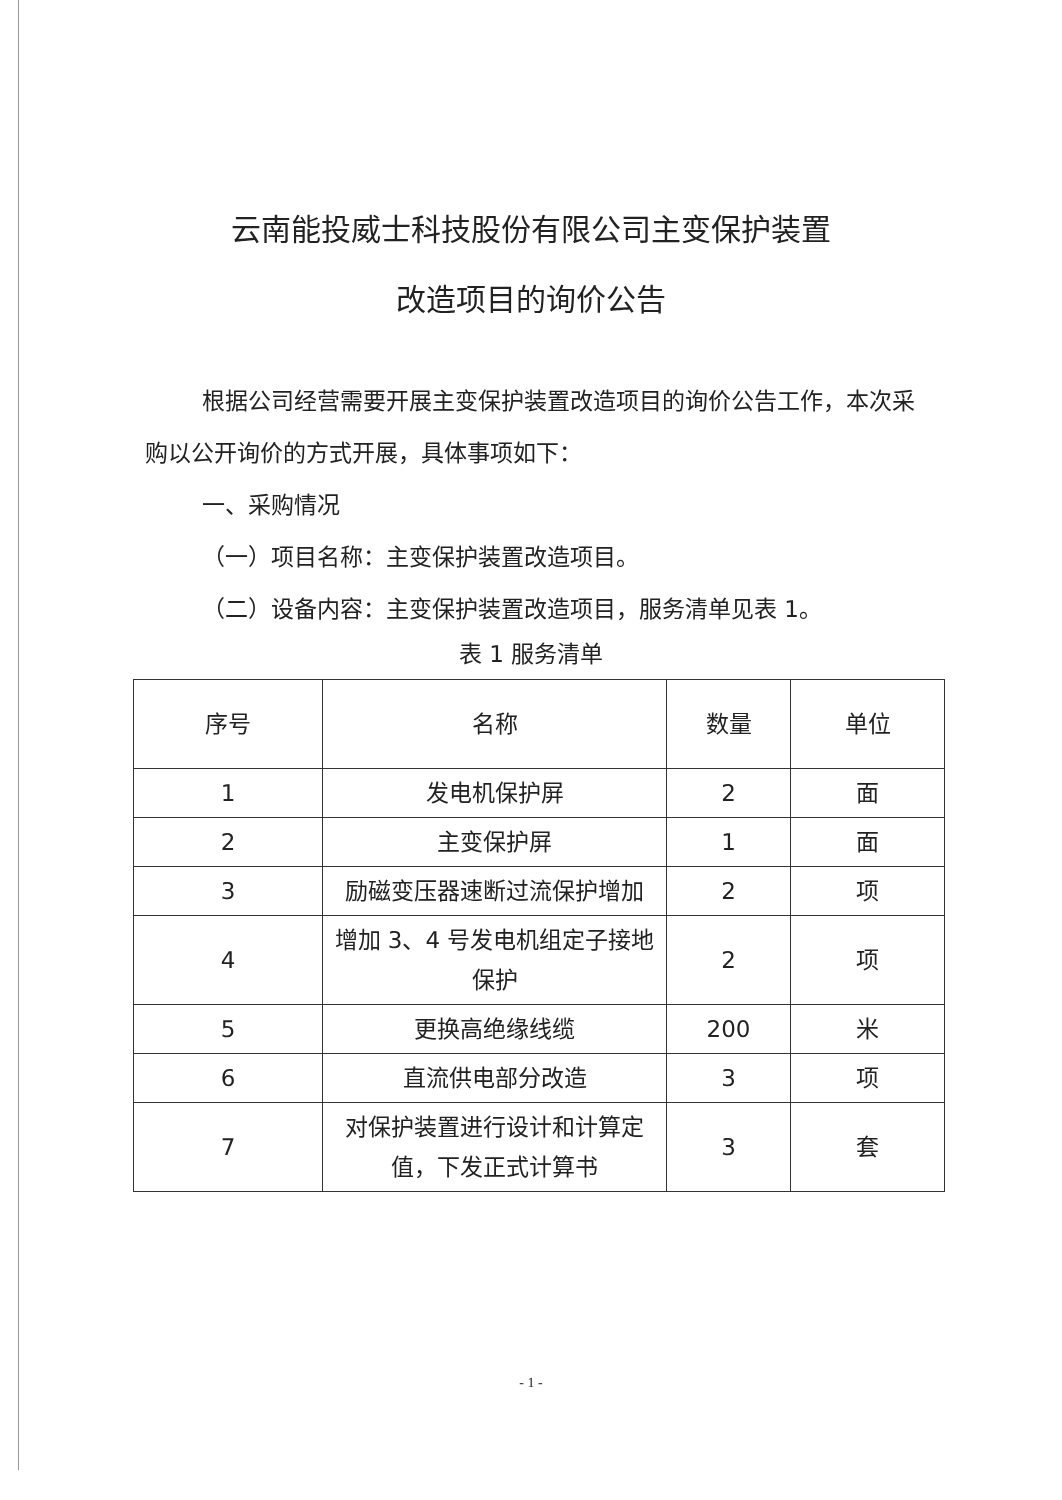云南能投威士科技股份有限公司主变保护装置
改造项目的询价公告
根据公司经营需要开展主变保护装置改造项目的询价公告工作，本次采购以公开询价的方式开展，具体事项如下：
一、采购情况
（一）项目名称：主变保护装置改造项目。
（二）设备内容：主变保护装置改造项目，服务清单见表 1。
表 1 服务清单
| 序号 | 名称 | 数量 | 单位 |
| --- | --- | --- | --- |
| 1 | 发电机保护屏 | 2 | 面 |
| 2 | 主变保护屏 | 1 | 面 |
| 3 | 励磁变压器速断过流保护增加 | 2 | 项 |
| 4 | 增加 3、4 号发电机组定子接地保护 | 2 | 项 |
| 5 | 更换高绝缘线缆 | 200 | 米 |
| 6 | 直流供电部分改造 | 3 | 项 |
| 7 | 对保护装置进行设计和计算定值，下发正式计算书 | 3 | 套 |
- 1 -